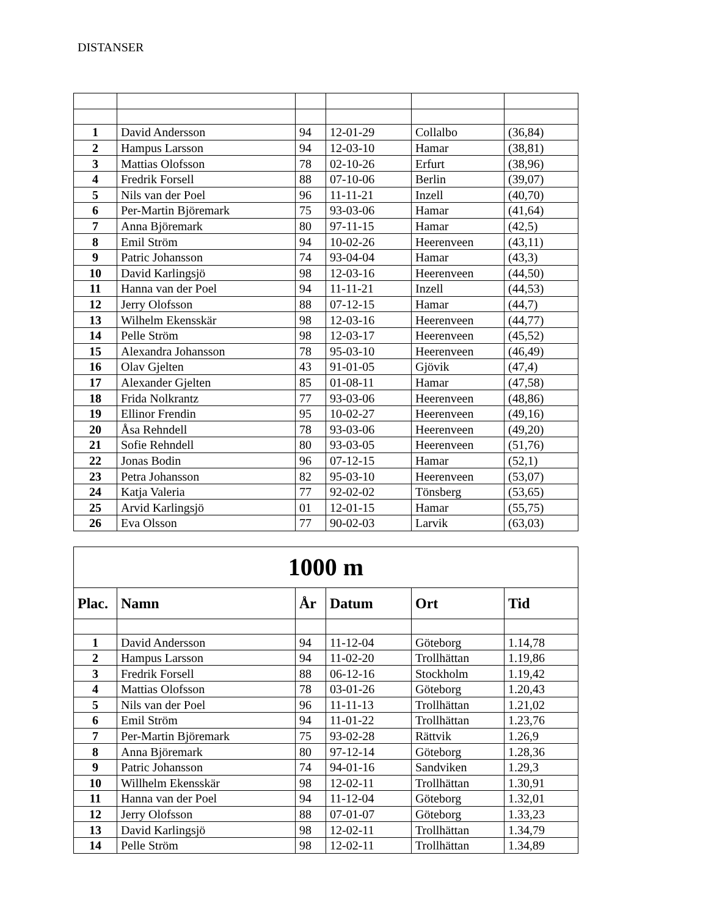DISTANSER
| 1 | David Andersson | 94 | 12-01-29 | Collalbo | (36,84) |
| 2 | Hampus Larsson | 94 | 12-03-10 | Hamar | (38,81) |
| 3 | Mattias Olofsson | 78 | 02-10-26 | Erfurt | (38,96) |
| 4 | Fredrik Forsell | 88 | 07-10-06 | Berlin | (39,07) |
| 5 | Nils van der Poel | 96 | 11-11-21 | Inzell | (40,70) |
| 6 | Per-Martin Björemark | 75 | 93-03-06 | Hamar | (41,64) |
| 7 | Anna Björemark | 80 | 97-11-15 | Hamar | (42,5) |
| 8 | Emil Ström | 94 | 10-02-26 | Heerenveen | (43,11) |
| 9 | Patric Johansson | 74 | 93-04-04 | Hamar | (43,3) |
| 10 | David Karlingsjö | 98 | 12-03-16 | Heerenveen | (44,50) |
| 11 | Hanna van der Poel | 94 | 11-11-21 | Inzell | (44,53) |
| 12 | Jerry Olofsson | 88 | 07-12-15 | Hamar | (44,7) |
| 13 | Wilhelm Ekensskär | 98 | 12-03-16 | Heerenveen | (44,77) |
| 14 | Pelle Ström | 98 | 12-03-17 | Heerenveen | (45,52) |
| 15 | Alexandra Johansson | 78 | 95-03-10 | Heerenveen | (46,49) |
| 16 | Olav Gjelten | 43 | 91-01-05 | Gjövik | (47,4) |
| 17 | Alexander Gjelten | 85 | 01-08-11 | Hamar | (47,58) |
| 18 | Frida Nolkrantz | 77 | 93-03-06 | Heerenveen | (48,86) |
| 19 | Ellinor Frendin | 95 | 10-02-27 | Heerenveen | (49,16) |
| 20 | Åsa Rehndell | 78 | 93-03-06 | Heerenveen | (49,20) |
| 21 | Sofie Rehndell | 80 | 93-03-05 | Heerenveen | (51,76) |
| 22 | Jonas Bodin | 96 | 07-12-15 | Hamar | (52,1) |
| 23 | Petra Johansson | 82 | 95-03-10 | Heerenveen | (53,07) |
| 24 | Katja Valeria | 77 | 92-02-02 | Tönsberg | (53,65) |
| 25 | Arvid Karlingsjö | 01 | 12-01-15 | Hamar | (55,75) |
| 26 | Eva Olsson | 77 | 90-02-03 | Larvik | (63,03) |
| 1000 m | | | | | |
| --- | --- | --- | --- | --- | --- |
| Plac. | Namn | År | Datum | Ort | Tid |
| 1 | David Andersson | 94 | 11-12-04 | Göteborg | 1.14,78 |
| 2 | Hampus Larsson | 94 | 11-02-20 | Trollhättan | 1.19,86 |
| 3 | Fredrik Forsell | 88 | 06-12-16 | Stockholm | 1.19,42 |
| 4 | Mattias Olofsson | 78 | 03-01-26 | Göteborg | 1.20,43 |
| 5 | Nils van der Poel | 96 | 11-11-13 | Trollhättan | 1.21,02 |
| 6 | Emil Ström | 94 | 11-01-22 | Trollhättan | 1.23,76 |
| 7 | Per-Martin Björemark | 75 | 93-02-28 | Rättvik | 1.26,9 |
| 8 | Anna Björemark | 80 | 97-12-14 | Göteborg | 1.28,36 |
| 9 | Patric Johansson | 74 | 94-01-16 | Sandviken | 1.29,3 |
| 10 | Willhelm Ekensskär | 98 | 12-02-11 | Trollhättan | 1.30,91 |
| 11 | Hanna van der Poel | 94 | 11-12-04 | Göteborg | 1.32,01 |
| 12 | Jerry Olofsson | 88 | 07-01-07 | Göteborg | 1.33,23 |
| 13 | David Karlingsjö | 98 | 12-02-11 | Trollhättan | 1.34,79 |
| 14 | Pelle Ström | 98 | 12-02-11 | Trollhättan | 1.34,89 |